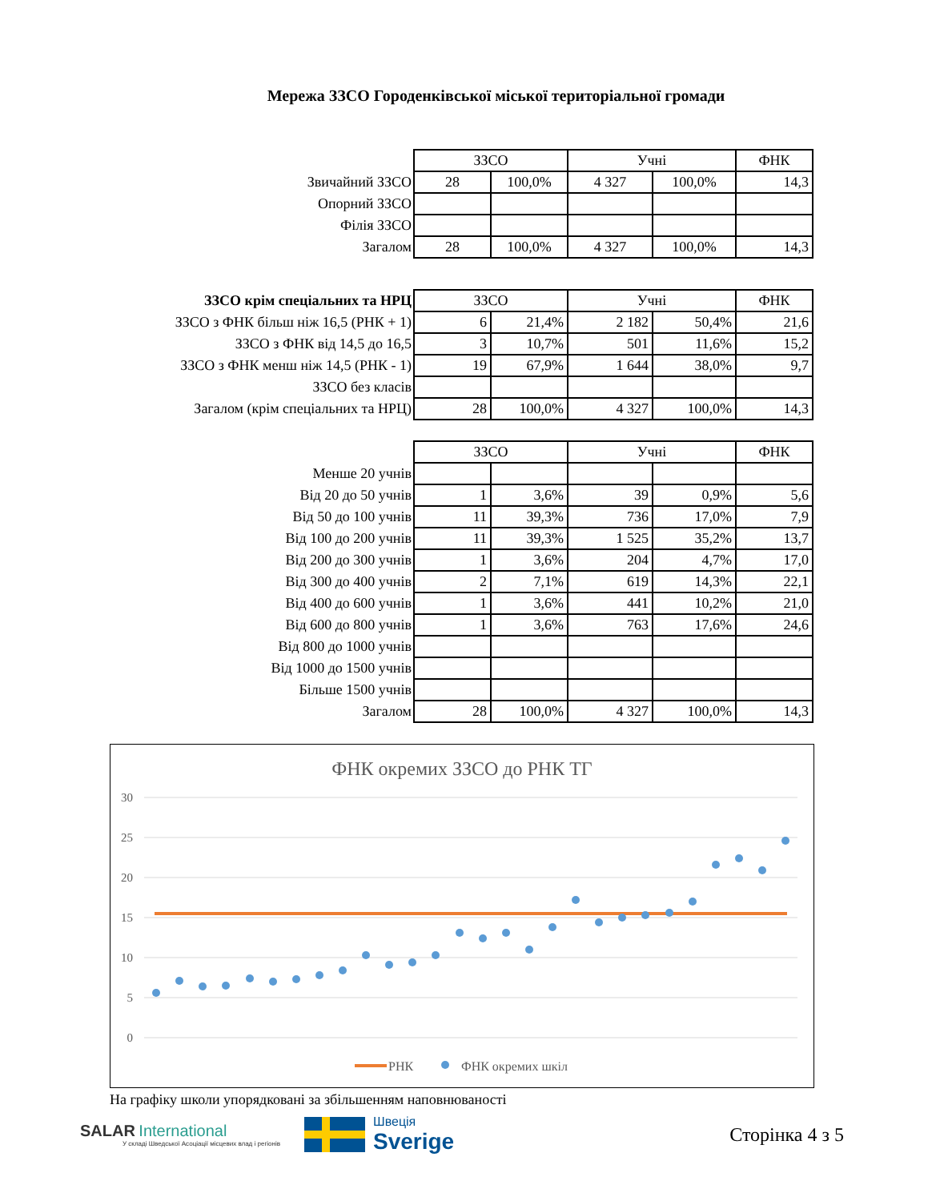Мережа ЗЗСО Городенківської міської територіальної громади
| | ЗЗСО | | Учні | | ФНК |
| Звичайний ЗЗСО | 28 | 100,0% | 4 327 | 100,0% | 14,3 |
| Опорний ЗЗСО | | | | | |
| Філія ЗЗСО | | | | | |
| Загалом | 28 | 100,0% | 4 327 | 100,0% | 14,3 |
| ЗЗСО крім спеціальних та НРЦ | ЗЗСО | | Учні | | ФНК |
| ЗЗСО з ФНК більш ніж 16,5 (РНК + 1) | 6 | 21,4% | 2 182 | 50,4% | 21,6 |
| ЗЗСО з ФНК від 14,5 до 16,5 | 3 | 10,7% | 501 | 11,6% | 15,2 |
| ЗЗСО з ФНК менш ніж 14,5 (РНК - 1) | 19 | 67,9% | 1 644 | 38,0% | 9,7 |
| ЗЗСО без класів | | | | | |
| Загалом (крім спеціальних та НРЦ) | 28 | 100,0% | 4 327 | 100,0% | 14,3 |
| | ЗЗСО | | Учні | | ФНК |
| Менше 20 учнів | | | | | |
| Від 20 до 50 учнів | 1 | 3,6% | 39 | 0,9% | 5,6 |
| Від 50 до 100 учнів | 11 | 39,3% | 736 | 17,0% | 7,9 |
| Від 100 до 200 учнів | 11 | 39,3% | 1 525 | 35,2% | 13,7 |
| Від 200 до 300 учнів | 1 | 3,6% | 204 | 4,7% | 17,0 |
| Від 300 до 400 учнів | 2 | 7,1% | 619 | 14,3% | 22,1 |
| Від 400 до 600 учнів | 1 | 3,6% | 441 | 10,2% | 21,0 |
| Від 600 до 800 учнів | 1 | 3,6% | 763 | 17,6% | 24,6 |
| Від 800 до 1000 учнів | | | | | |
| Від 1000 до 1500 учнів | | | | | |
| Більше 1500 учнів | | | | | |
| Загалом | 28 | 100,0% | 4 327 | 100,0% | 14,3 |
ФНК окремих ЗЗСО до РНК ТГ
30
25
20
15
10
5
0
РНК
ФНК окремих шкіл
На графіку школи упорядковані за збільшенням наповнюваності
SALAR International
У складі Шведської Асоціації місцевих влад і регіонів
Швеція
Sverige
Сторінка 4 з 5